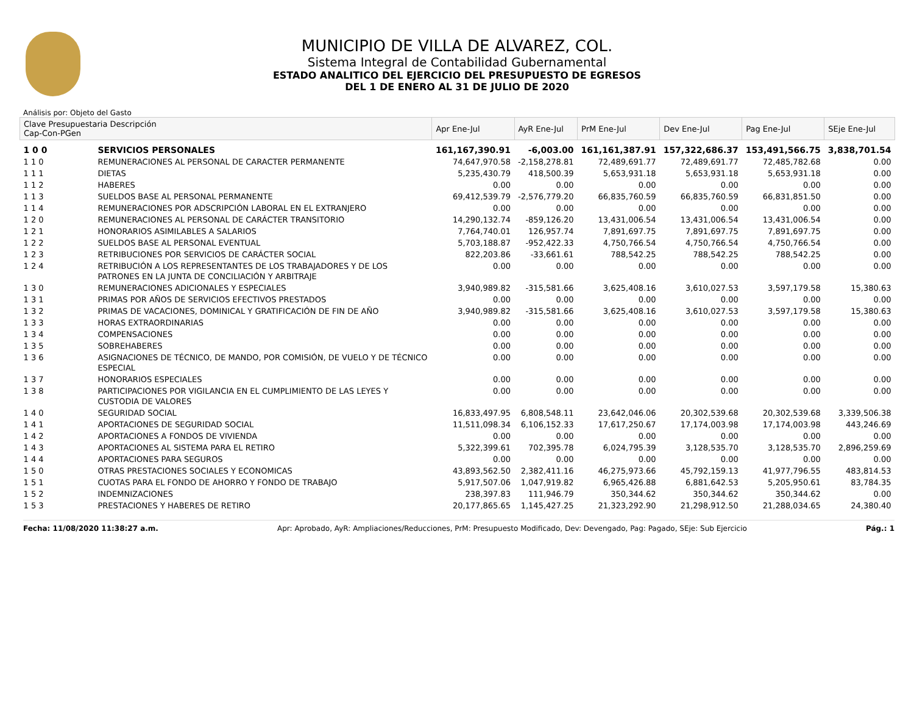MUNICIPIO DE VILLA DE ALVAREZ, COL.
Sistema Integral de Contabilidad Gubernamental
ESTADO ANALITICO DEL EJERCICIO DEL PRESUPUESTO DE EGRESOS
DEL 1 DE ENERO AL 31 DE JULIO DE 2020
Análisis por: Objeto del Gasto
| Clave Presupuestaria Descripción Cap-Con-PGen | | Apr Ene-Jul | AyR Ene-Jul | PrM Ene-Jul | Dev Ene-Jul | Pag Ene-Jul | SEje Ene-Jul |
| --- | --- | --- | --- | --- | --- | --- | --- |
| 1 0 0 | SERVICIOS PERSONALES | 161,167,390.91 | -6,003.00 | 161,161,387.91 | 157,322,686.37 | 153,491,566.75 | 3,838,701.54 |
| 1 1 0 | REMUNERACIONES AL PERSONAL DE CARACTER PERMANENTE | 74,647,970.58 | -2,158,278.81 | 72,489,691.77 | 72,489,691.77 | 72,485,782.68 | 0.00 |
| 1 1 1 | DIETAS | 5,235,430.79 | 418,500.39 | 5,653,931.18 | 5,653,931.18 | 5,653,931.18 | 0.00 |
| 1 1 2 | HABERES | 0.00 | 0.00 | 0.00 | 0.00 | 0.00 | 0.00 |
| 1 1 3 | SUELDOS BASE AL PERSONAL PERMANENTE | 69,412,539.79 | -2,576,779.20 | 66,835,760.59 | 66,835,760.59 | 66,831,851.50 | 0.00 |
| 1 1 4 | REMUNERACIONES POR ADSCRIPCIÓN LABORAL EN EL EXTRANJERO | 0.00 | 0.00 | 0.00 | 0.00 | 0.00 | 0.00 |
| 1 2 0 | REMUNERACIONES AL PERSONAL DE CARÁCTER TRANSITORIO | 14,290,132.74 | -859,126.20 | 13,431,006.54 | 13,431,006.54 | 13,431,006.54 | 0.00 |
| 1 2 1 | HONORARIOS ASIMILABLES A SALARIOS | 7,764,740.01 | 126,957.74 | 7,891,697.75 | 7,891,697.75 | 7,891,697.75 | 0.00 |
| 1 2 2 | SUELDOS BASE AL PERSONAL EVENTUAL | 5,703,188.87 | -952,422.33 | 4,750,766.54 | 4,750,766.54 | 4,750,766.54 | 0.00 |
| 1 2 3 | RETRIBUCIONES POR SERVICIOS DE CARÁCTER SOCIAL | 822,203.86 | -33,661.61 | 788,542.25 | 788,542.25 | 788,542.25 | 0.00 |
| 1 2 4 | RETRIBUCIÓN A LOS REPRESENTANTES DE LOS TRABAJADORES Y DE LOS PATRONES EN LA JUNTA DE CONCILIACIÓN Y ARBITRAJE | 0.00 | 0.00 | 0.00 | 0.00 | 0.00 | 0.00 |
| 1 3 0 | REMUNERACIONES ADICIONALES Y ESPECIALES | 3,940,989.82 | -315,581.66 | 3,625,408.16 | 3,610,027.53 | 3,597,179.58 | 15,380.63 |
| 1 3 1 | PRIMAS POR AÑOS DE SERVICIOS EFECTIVOS PRESTADOS | 0.00 | 0.00 | 0.00 | 0.00 | 0.00 | 0.00 |
| 1 3 2 | PRIMAS DE VACACIONES, DOMINICAL Y GRATIFICACIÓN DE FIN DE AÑO | 3,940,989.82 | -315,581.66 | 3,625,408.16 | 3,610,027.53 | 3,597,179.58 | 15,380.63 |
| 1 3 3 | HORAS EXTRAORDINARIAS | 0.00 | 0.00 | 0.00 | 0.00 | 0.00 | 0.00 |
| 1 3 4 | COMPENSACIONES | 0.00 | 0.00 | 0.00 | 0.00 | 0.00 | 0.00 |
| 1 3 5 | SOBREHABERES | 0.00 | 0.00 | 0.00 | 0.00 | 0.00 | 0.00 |
| 1 3 6 | ASIGNACIONES DE TÉCNICO, DE MANDO, POR COMISIÓN, DE VUELO Y DE TÉCNICO ESPECIAL | 0.00 | 0.00 | 0.00 | 0.00 | 0.00 | 0.00 |
| 1 3 7 | HONORARIOS ESPECIALES | 0.00 | 0.00 | 0.00 | 0.00 | 0.00 | 0.00 |
| 1 3 8 | PARTICIPACIONES POR VIGILANCIA EN EL CUMPLIMIENTO DE LAS LEYES Y CUSTODIA DE VALORES | 0.00 | 0.00 | 0.00 | 0.00 | 0.00 | 0.00 |
| 1 4 0 | SEGURIDAD SOCIAL | 16,833,497.95 | 6,808,548.11 | 23,642,046.06 | 20,302,539.68 | 20,302,539.68 | 3,339,506.38 |
| 1 4 1 | APORTACIONES DE SEGURIDAD SOCIAL | 11,511,098.34 | 6,106,152.33 | 17,617,250.67 | 17,174,003.98 | 17,174,003.98 | 443,246.69 |
| 1 4 2 | APORTACIONES A FONDOS DE VIVIENDA | 0.00 | 0.00 | 0.00 | 0.00 | 0.00 | 0.00 |
| 1 4 3 | APORTACIONES AL SISTEMA PARA EL RETIRO | 5,322,399.61 | 702,395.78 | 6,024,795.39 | 3,128,535.70 | 3,128,535.70 | 2,896,259.69 |
| 1 4 4 | APORTACIONES PARA SEGUROS | 0.00 | 0.00 | 0.00 | 0.00 | 0.00 | 0.00 |
| 1 5 0 | OTRAS PRESTACIONES SOCIALES Y ECONOMICAS | 43,893,562.50 | 2,382,411.16 | 46,275,973.66 | 45,792,159.13 | 41,977,796.55 | 483,814.53 |
| 1 5 1 | CUOTAS PARA EL FONDO DE AHORRO Y FONDO DE TRABAJO | 5,917,507.06 | 1,047,919.82 | 6,965,426.88 | 6,881,642.53 | 5,205,950.61 | 83,784.35 |
| 1 5 2 | INDEMNIZACIONES | 238,397.83 | 111,946.79 | 350,344.62 | 350,344.62 | 350,344.62 | 0.00 |
| 1 5 3 | PRESTACIONES Y HABERES DE RETIRO | 20,177,865.65 | 1,145,427.25 | 21,323,292.90 | 21,298,912.50 | 21,288,034.65 | 24,380.40 |
Fecha: 11/08/2020 11:38:27 a.m. Apr: Aprobado, AyR: Ampliaciones/Reducciones, PrM: Presupuesto Modificado, Dev: Devengado, Pag: Pagado, SEje: Sub Ejercicio Pág.: 1